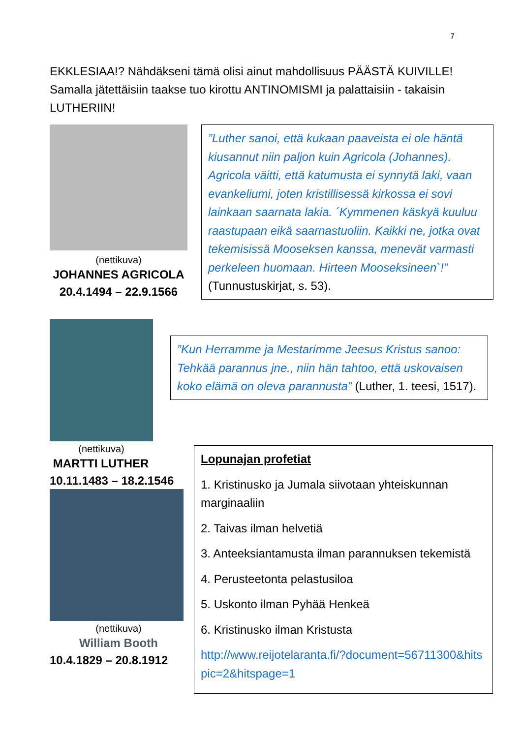7
EKKLESIAA!? Nähdäkseni tämä olisi ainut mahdollisuus PÄÄSTÄ KUIVILLE! Samalla jätettäisiin taakse tuo kirottu ANTINOMISMI ja palattaisiin - takaisin LUTHERIIN!
(nettikuva)
JOHANNES AGRICOLA
20.4.1494 – 22.9.1566
”Luther sanoi, että kukaan paaveista ei ole häntä kiusannut niin paljon kuin Agricola (Johannes). Agricola väitti, että katumusta ei synnytä laki, vaan evankeliumi, joten kristillisessä kirkossa ei sovi lainkaan saarnata lakia. ´Kymmenen käskyä kuuluu raastupaan eikä saarnastuoliin. Kaikki ne, jotka ovat tekemisissä Mooseksen kanssa, menevät varmasti perkeleen huomaan. Hirteen Mooseksineen`!” (Tunnustuskirjat, s. 53).
(nettikuva)
MARTTI LUTHER
10.11.1483 – 18.2.1546
(nettikuva)
William Booth
10.4.1829 – 20.8.1912
”Kun Herramme ja Mestarimme Jeesus Kristus sanoo: Tehkää parannus jne., niin hän tahtoo, että uskovaisen koko elämä on oleva parannusta” (Luther, 1. teesi, 1517).
Lopunajan profetiat
1. Kristinusko ja Jumala siivotaan yhteiskunnan marginaaliin
2. Taivas ilman helvetiä
3. Anteeksiantamusta ilman parannuksen tekemistä
4. Perusteetonta pelastusiloa
5. Uskonto ilman Pyhää Henkeä
6. Kristinusko ilman Kristusta
http://www.reijotelaranta.fi/?document=56711300&hitspic=2&hitspage=1